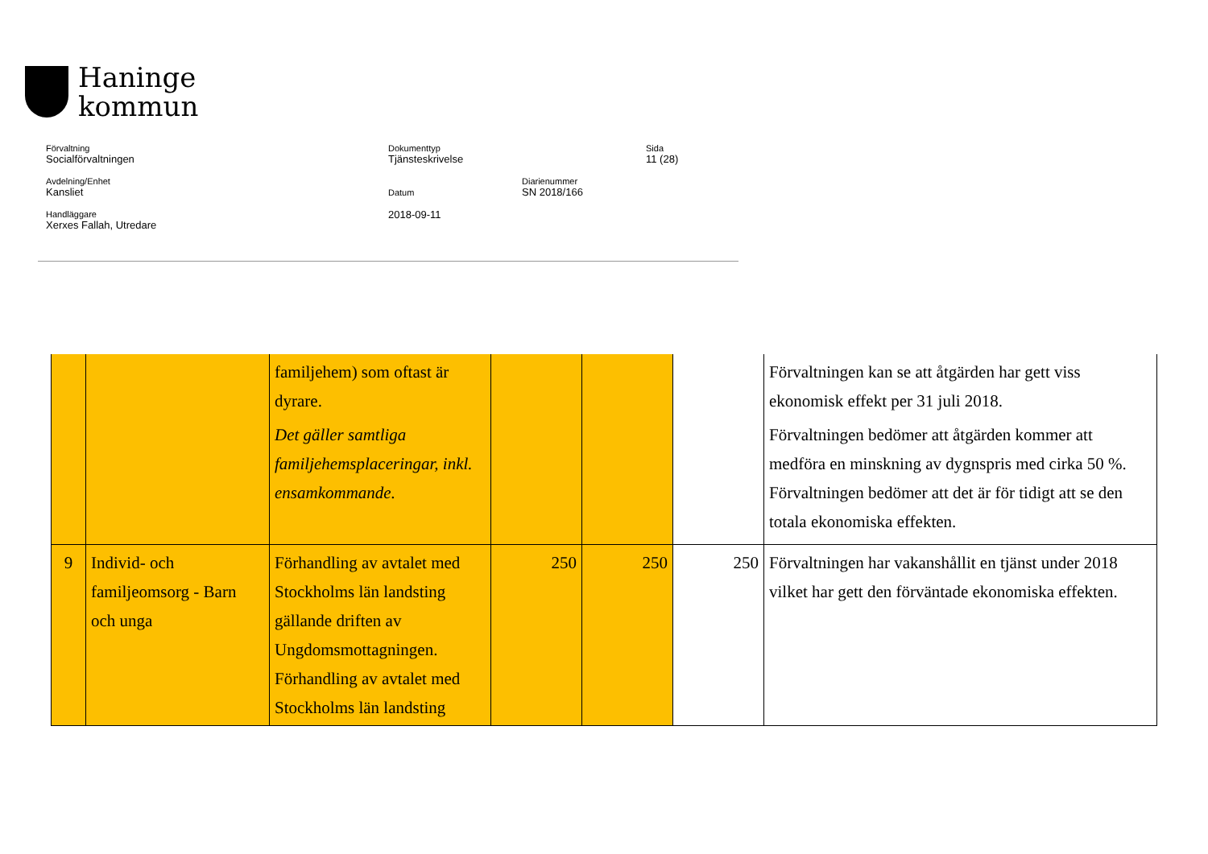Haninge
kommun
Förvaltning
Socialförvaltningen
Dokumenttyp
Tjänsteskrivelse
Sida
11 (28)
Avdelning/Enhet
Kansliet
Datum
2018-09-11
Diarienummer
SN 2018/166
Handläggare
Xerxes Fallah, Utredare
| | | familjehem) som oftast är dyrare. Det gäller samtliga familjehemsplaceringar, inkl. ensamkommande. | | | | Förvaltningen kan se att åtgärden har gett viss ekonomisk effekt per 31 juli 2018. Förvaltningen bedömer att åtgärden kommer att medföra en minskning av dygnspris med cirka 50 %. Förvaltningen bedömer att det är för tidigt att se den totala ekonomiska effekten. |
| 9 | Individ- och familjeomsorg - Barn och unga | Förhandling av avtalet med Stockholms län landsting gällande driften av Ungdomsmottagningen. Förhandling av avtalet med Stockholms län landsting | 250 | 250 | 250 | Förvaltningen har vakanshållit en tjänst under 2018 vilket har gett den förväntade ekonomiska effekten. |